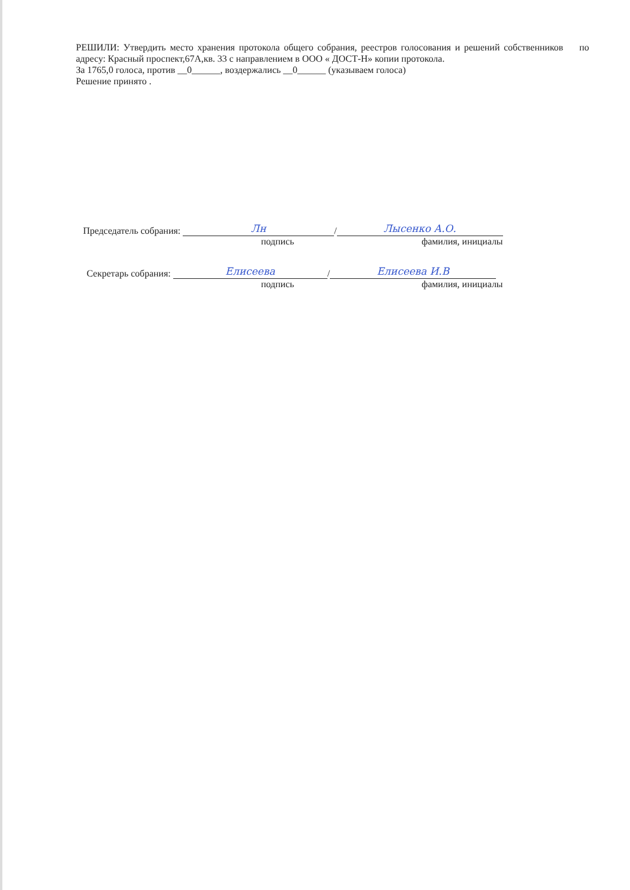РЕШИЛИ: Утвердить место хранения протокола общего собрания, реестров голосования и решений собственников по адресу: Красный проспект,67А,кв. 33 с направлением в ООО « ДОСТ-Н» копии протокола.
За 1765,0 голоса, против __0______, воздержались __0______ (указываем голоса)
Решение принято .
Председатель собрания: Лн / Лысенко А.О.
подпись фамилия, инициалы
Секретарь собрания: Елисеева / Елисеева И.В
подпись фамилия, инициалы